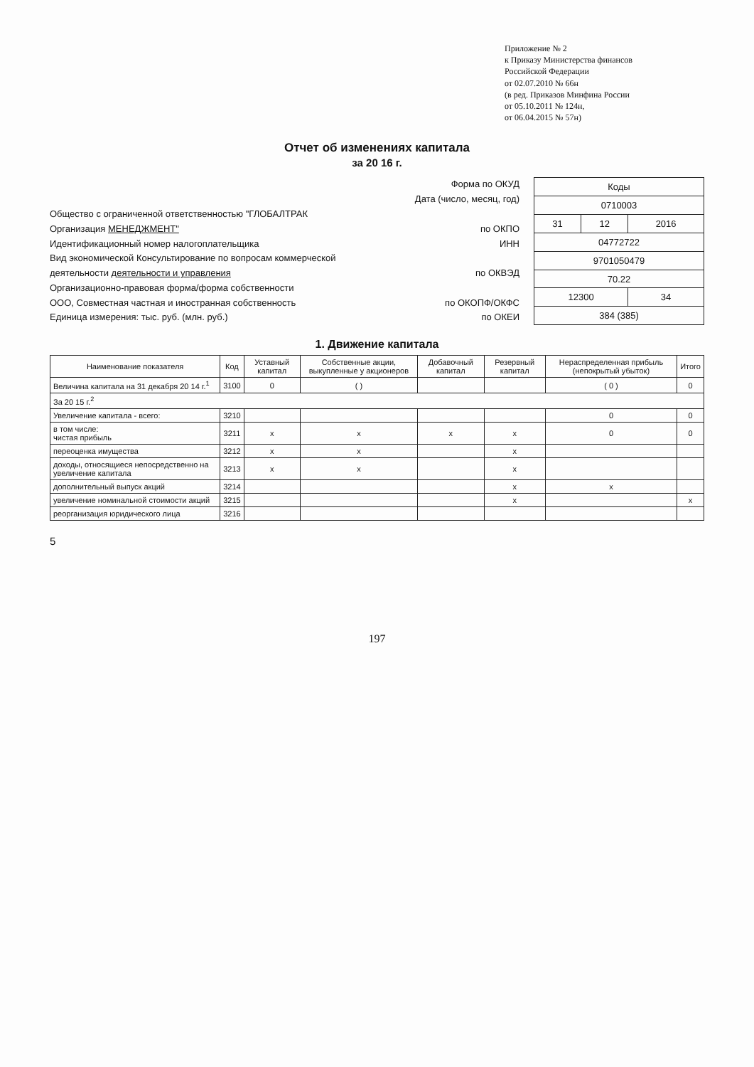Приложение № 2
к Приказу Министерства финансов
Российской Федерации
от 02.07.2010 № 66н
(в ред. Приказов Минфина России
от 05.10.2011 № 124н,
от 06.04.2015 № 57н)
Отчет об изменениях капитала
за 20 16 г.
Форма по ОКУД
Дата (число, месяц, год)
Общество с ограниченной ответственностью "ГЛОБАЛТРАК
Организация МЕНЕДЖМЕНТ" по ОКПО
Идентификационный номер налогоплательщика ИНН
Вид экономической Консультирование по вопросам коммерческой
деятельности деятельности и управления по ОКВЭД
Организационно-правовая форма/форма собственности
ООО, Совместная частная и иностранная собственность по ОКОПФ/ОКФС
Единица измерения: тыс. руб. (млн. руб.) по ОКЕИ
| Коды | | |
| --- | --- | --- |
| 0710003 | | |
| 31 | 12 | 2016 |
| 04772722 | | |
| 9701050479 | | |
| 70.22 | | |
| 12300 | | 34 |
| 384 (385) | | |
1. Движение капитала
| Наименование показателя | Код | Уставный капитал | Собственные акции, выкупленные у акционеров | Добавочный капитал | Резервный капитал | Нераспределенная прибыль (непокрытый убыток) | Итого |
| --- | --- | --- | --- | --- | --- | --- | --- |
| Величина капитала на 31 декабря 20 14 г.<sup>1</sup> | 3100 | 0 | ( ) | | | ( 0 ) | 0 |
| За 20 15 г.<sup>2</sup> | | | | | | | |
| Увеличение капитала - всего: | 3210 | | | | | 0 | 0 |
| в том числе: чистая прибыль | 3211 | x | x | x | x | 0 | 0 |
| переоценка имущества | 3212 | x | x | | x | | |
| доходы, относящиеся непосредственно на увеличение капитала | 3213 | x | x | | x | | |
| дополнительный выпуск акций | 3214 | | | | x | x | |
| увеличение номинальной стоимости акций | 3215 | | | | x | | x |
| реорганизация юридического лица | 3216 | | | | | | |
5
197